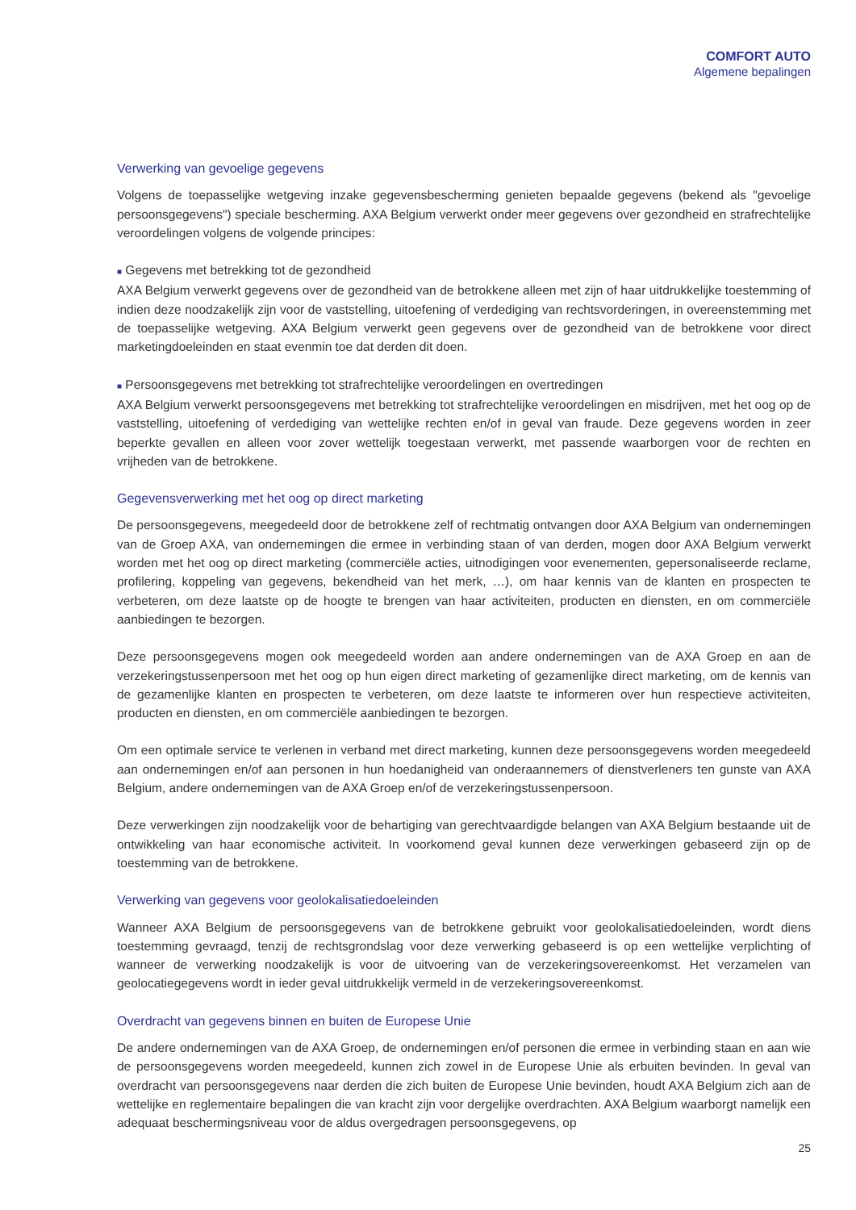COMFORT AUTO
Algemene bepalingen
Verwerking van gevoelige gegevens
Volgens de toepasselijke wetgeving inzake gegevensbescherming genieten bepaalde gegevens (bekend als "gevoelige persoonsgegevens") speciale bescherming. AXA Belgium verwerkt onder meer gegevens over gezondheid en strafrechtelijke veroordelingen volgens de volgende principes:
■ Gegevens met betrekking tot de gezondheid
AXA Belgium verwerkt gegevens over de gezondheid van de betrokkene alleen met zijn of haar uitdrukkelijke toestemming of indien deze noodzakelijk zijn voor de vaststelling, uitoefening of verdediging van rechtsvorderingen, in overeenstemming met de toepasselijke wetgeving. AXA Belgium verwerkt geen gegevens over de gezondheid van de betrokkene voor direct marketingdoeleinden en staat evenmin toe dat derden dit doen.
■ Persoonsgegevens met betrekking tot strafrechtelijke veroordelingen en overtredingen
AXA Belgium verwerkt persoonsgegevens met betrekking tot strafrechtelijke veroordelingen en misdrijven, met het oog op de vaststelling, uitoefening of verdediging van wettelijke rechten en/of in geval van fraude. Deze gegevens worden in zeer beperkte gevallen en alleen voor zover wettelijk toegestaan verwerkt, met passende waarborgen voor de rechten en vrijheden van de betrokkene.
Gegevensverwerking met het oog op direct marketing
De persoonsgegevens, meegedeeld door de betrokkene zelf of rechtmatig ontvangen door AXA Belgium van ondernemingen van de Groep AXA, van ondernemingen die ermee in verbinding staan of van derden, mogen door AXA Belgium verwerkt worden met het oog op direct marketing (commerciële acties, uitnodigingen voor evenementen, gepersonaliseerde reclame, profilering, koppeling van gegevens, bekendheid van het merk, …), om haar kennis van de klanten en prospecten te verbeteren, om deze laatste op de hoogte te brengen van haar activiteiten, producten en diensten, en om commerciële aanbiedingen te bezorgen.
Deze persoonsgegevens mogen ook meegedeeld worden aan andere ondernemingen van de AXA Groep en aan de verzekeringstussenpersoon met het oog op hun eigen direct marketing of gezamenlijke direct marketing, om de kennis van de gezamenlijke klanten en prospecten te verbeteren, om deze laatste te informeren over hun respectieve activiteiten, producten en diensten, en om commerciële aanbiedingen te bezorgen.
Om een optimale service te verlenen in verband met direct marketing, kunnen deze persoonsgegevens worden meegedeeld aan ondernemingen en/of aan personen in hun hoedanigheid van onderaannemers of dienstverleners ten gunste van AXA Belgium, andere ondernemingen van de AXA Groep en/of de verzekeringstussenpersoon.
Deze verwerkingen zijn noodzakelijk voor de behartiging van gerechtvaardigde belangen van AXA Belgium bestaande uit de ontwikkeling van haar economische activiteit. In voorkomend geval kunnen deze verwerkingen gebaseerd zijn op de toestemming van de betrokkene.
Verwerking van gegevens voor geolokalisatiedoeleinden
Wanneer AXA Belgium de persoonsgegevens van de betrokkene gebruikt voor geolokalisatiedoeleinden, wordt diens toestemming gevraagd, tenzij de rechtsgrondslag voor deze verwerking gebaseerd is op een wettelijke verplichting of wanneer de verwerking noodzakelijk is voor de uitvoering van de verzekeringsovereenkomst. Het verzamelen van geolocatiegegevens wordt in ieder geval uitdrukkelijk vermeld in de verzekeringsovereenkomst.
Overdracht van gegevens binnen en buiten de Europese Unie
De andere ondernemingen van de AXA Groep, de ondernemingen en/of personen die ermee in verbinding staan en aan wie de persoonsgegevens worden meegedeeld, kunnen zich zowel in de Europese Unie als erbuiten bevinden. In geval van overdracht van persoonsgegevens naar derden die zich buiten de Europese Unie bevinden, houdt AXA Belgium zich aan de wettelijke en reglementaire bepalingen die van kracht zijn voor dergelijke overdrachten. AXA Belgium waarborgt namelijk een adequaat beschermingsniveau voor de aldus overgedragen persoonsgegevens, op
25